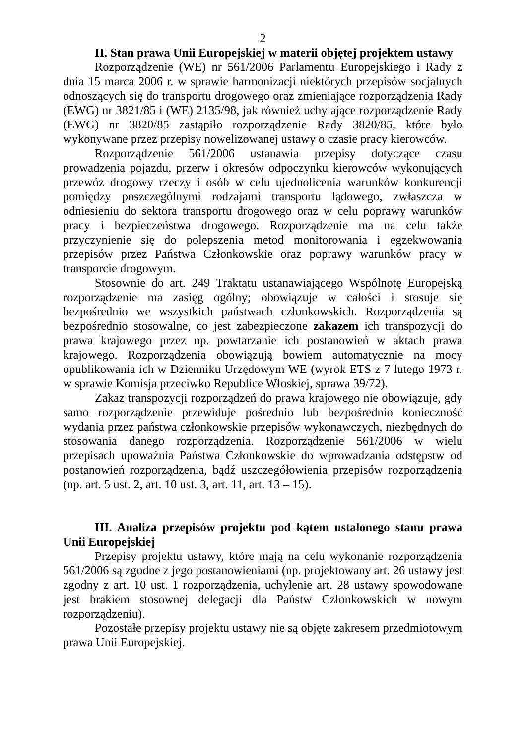2
II. Stan prawa Unii Europejskiej w materii objętej projektem ustawy
Rozporządzenie (WE) nr 561/2006 Parlamentu Europejskiego i Rady z dnia 15 marca 2006 r. w sprawie harmonizacji niektórych przepisów socjalnych odnoszących się do transportu drogowego oraz zmieniające rozporządzenia Rady (EWG) nr 3821/85 i (WE) 2135/98, jak również uchylające rozporządzenie Rady (EWG) nr 3820/85 zastąpiło rozporządzenie Rady 3820/85, które było wykonywane przez przepisy nowelizowanej ustawy o czasie pracy kierowców.
Rozporządzenie 561/2006 ustanawia przepisy dotyczące czasu prowadzenia pojazdu, przerw i okresów odpoczynku kierowców wykonujących przewóz drogowy rzeczy i osób w celu ujednolicenia warunków konkurencji pomiędzy poszczególnymi rodzajami transportu lądowego, zwłaszcza w odniesieniu do sektora transportu drogowego oraz w celu poprawy warunków pracy i bezpieczeństwa drogowego. Rozporządzenie ma na celu także przyczynienie się do polepszenia metod monitorowania i egzekwowania przepisów przez Państwa Członkowskie oraz poprawy warunków pracy w transporcie drogowym.
Stosownie do art. 249 Traktatu ustanawiającego Wspólnotę Europejską rozporządzenie ma zasięg ogólny; obowiązuje w całości i stosuje się bezpośrednio we wszystkich państwach członkowskich. Rozporządzenia są bezpośrednio stosowalne, co jest zabezpieczone zakazem ich transpozycji do prawa krajowego przez np. powtarzanie ich postanowień w aktach prawa krajowego. Rozporządzenia obowiązują bowiem automatycznie na mocy opublikowania ich w Dzienniku Urzędowym WE (wyrok ETS z 7 lutego 1973 r. w sprawie Komisja przeciwko Republice Włoskiej, sprawa 39/72).
Zakaz transpozycji rozporządzeń do prawa krajowego nie obowiązuje, gdy samo rozporządzenie przewiduje pośrednio lub bezpośrednio konieczność wydania przez państwa członkowskie przepisów wykonawczych, niezbędnych do stosowania danego rozporządzenia. Rozporządzenie 561/2006 w wielu przepisach upoważnia Państwa Członkowskie do wprowadzania odstępstw od postanowień rozporządzenia, bądź uszczegółowienia przepisów rozporządzenia (np. art. 5 ust. 2, art. 10 ust. 3, art. 11, art. 13 – 15).
III. Analiza przepisów projektu pod kątem ustalonego stanu prawa Unii Europejskiej
Przepisy projektu ustawy, które mają na celu wykonanie rozporządzenia 561/2006 są zgodne z jego postanowieniami (np. projektowany art. 26 ustawy jest zgodny z art. 10 ust. 1 rozporządzenia, uchylenie art. 28 ustawy spowodowane jest brakiem stosownej delegacji dla Państw Członkowskich w nowym rozporządzeniu).
Pozostałe przepisy projektu ustawy nie są objęte zakresem przedmiotowym prawa Unii Europejskiej.